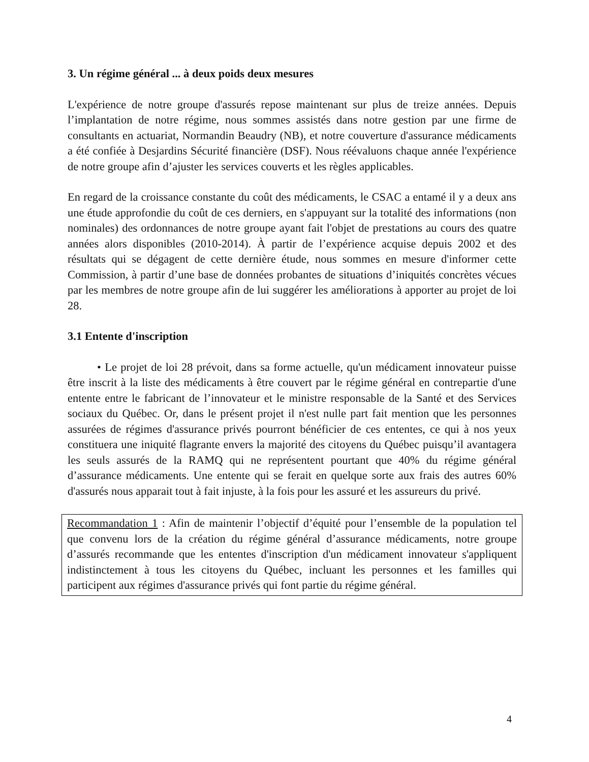3. Un régime général ... à deux poids deux mesures
L'expérience de notre groupe d'assurés repose maintenant sur plus de treize années. Depuis l’implantation de notre régime, nous sommes assistés dans notre gestion par une firme de consultants en actuariat, Normandin Beaudry (NB), et notre couverture d'assurance médicaments a été confiée à Desjardins Sécurité financière (DSF). Nous réévaluons chaque année l'expérience de notre groupe afin d’ajuster les services couverts et les règles applicables.
En regard de la croissance constante du coût des médicaments, le CSAC a entamé il y a deux ans une étude approfondie du coût de ces derniers, en s'appuyant sur la totalité des informations (non nominales) des ordonnances de notre groupe ayant fait l'objet de prestations au cours des quatre années alors disponibles (2010-2014). À partir de l’expérience acquise depuis 2002 et des résultats qui se dégagent de cette dernière étude, nous sommes en mesure d'informer cette Commission, à partir d’une base de données probantes de situations d’iniquités concrètes vécues par les membres de notre groupe afin de lui suggérer les améliorations à apporter au projet de loi 28.
3.1 Entente d'inscription
• Le projet de loi 28 prévoit, dans sa forme actuelle, qu'un médicament innovateur puisse être inscrit à la liste des médicaments à être couvert par le régime général en contrepartie d'une entente entre le fabricant de l’innovateur et le ministre responsable de la Santé et des Services sociaux du Québec. Or, dans le présent projet il n'est nulle part fait mention que les personnes assurées de régimes d'assurance privés pourront bénéficier de ces ententes, ce qui à nos yeux constituera une iniquité flagrante envers la majorité des citoyens du Québec puisqu’il avantagera les seuls assurés de la RAMQ qui ne représentent pourtant que 40% du régime général d’assurance médicaments. Une entente qui se ferait en quelque sorte aux frais des autres 60% d'assurés nous apparait tout à fait injuste, à la fois pour les assuré et les assureurs du privé.
Recommandation 1 : Afin de maintenir l’objectif d’équité pour l’ensemble de la population tel que convenu lors de la création du régime général d’assurance médicaments, notre groupe d’assurés recommande que les ententes d'inscription d'un médicament innovateur s'appliquent indistinctement à tous les citoyens du Québec, incluant les personnes et les familles qui participent aux régimes d'assurance privés qui font partie du régime général.
4